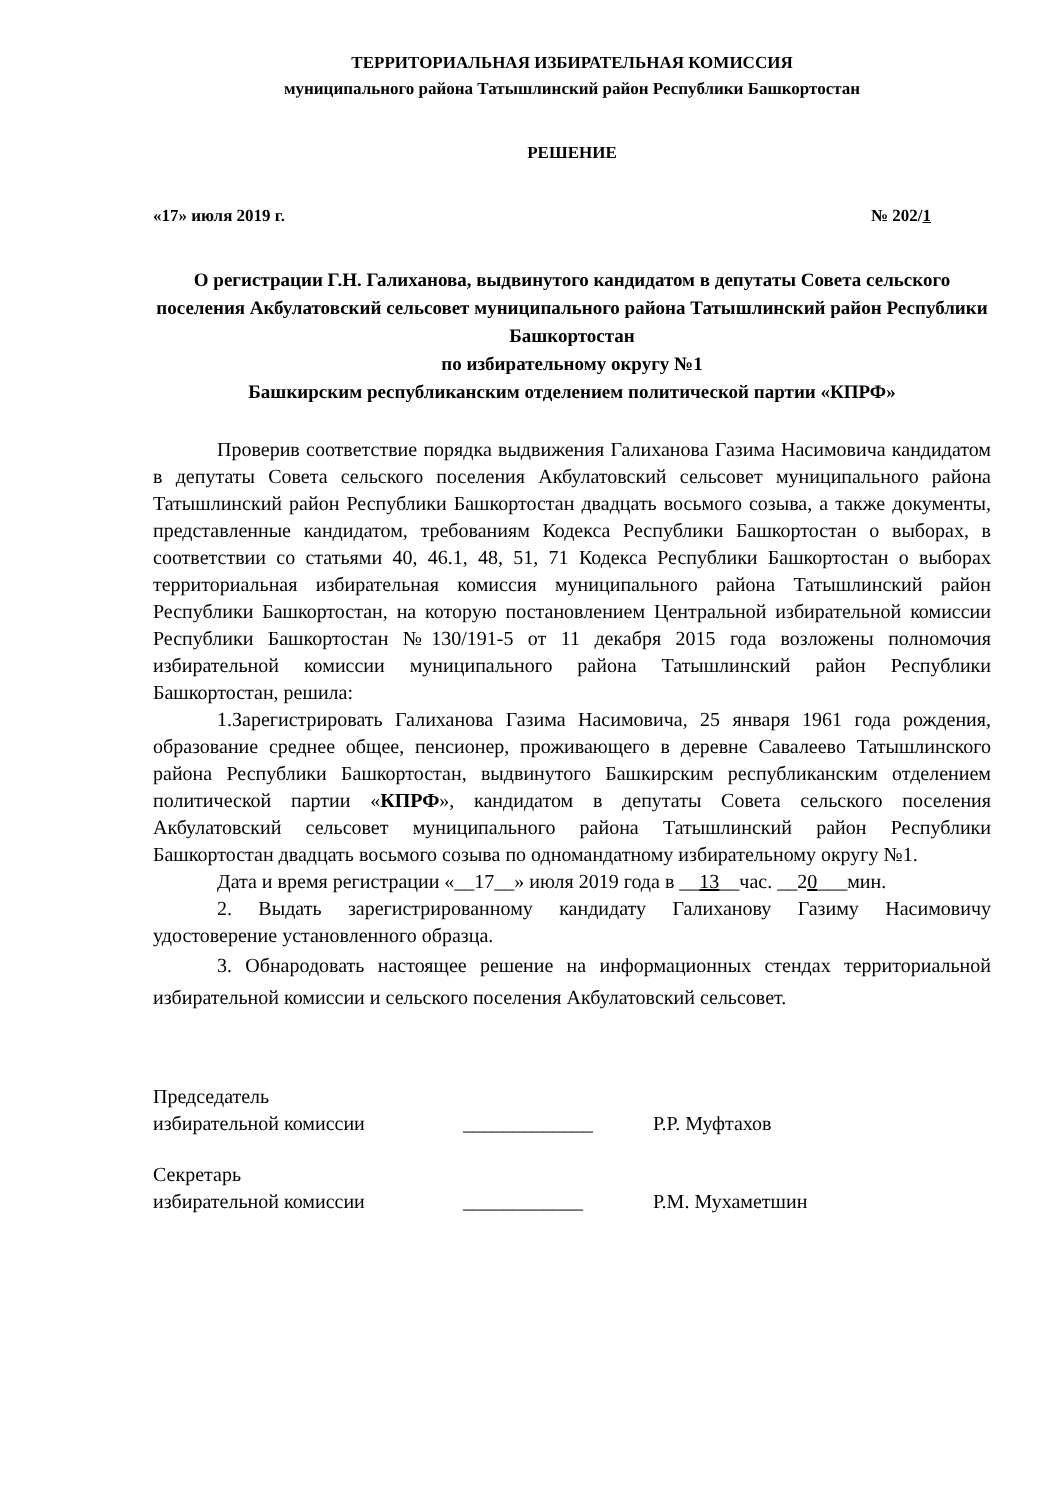ТЕРРИТОРИАЛЬНАЯ ИЗБИРАТЕЛЬНАЯ КОМИССИЯ
муниципального района Татышлинский район Республики Башкортостан
РЕШЕНИЕ
«17» июля 2019 г. № 202/1
О регистрации Г.Н. Галиханова, выдвинутого кандидатом в депутаты Совета сельского поселения Акбулатовский сельсовет муниципального района Татышлинский район Республики Башкортостан
по избирательному округу №1
Башкирским республиканским отделением политической партии «КПРФ»
Проверив соответствие порядка выдвижения Галиханова Газима Насимовича кандидатом в депутаты Совета сельского поселения Акбулатовский сельсовет муниципального района Татышлинский район Республики Башкортостан двадцать восьмого созыва, а также документы, представленные кандидатом, требованиям Кодекса Республики Башкортостан о выборах, в соответствии со статьями 40, 46.1, 48, 51, 71 Кодекса Республики Башкортостан о выборах территориальная избирательная комиссия муниципального района Татышлинский район Республики Башкортостан, на которую постановлением Центральной избирательной комиссии Республики Башкортостан №130/191-5 от 11 декабря 2015 года возложены полномочия избирательной комиссии муниципального района Татышлинский район Республики Башкортостан, решила:
1.Зарегистрировать Галиханова Газима Насимовича, 25 января 1961 года рождения, образование среднее общее, пенсионер, проживающего в деревне Савалеево Татышлинского района Республики Башкортостан, выдвинутого Башкирским республиканским отделением политической партии «КПРФ», кандидатом в депутаты Совета сельского поселения Акбулатовский сельсовет муниципального района Татышлинский район Республики Башкортостан двадцать восьмого созыва по одномандатному избирательному округу №1.
Дата и время регистрации «__17__» июля 2019 года в __13__час. __20___мин.
2. Выдать зарегистрированному кандидату Галиханову Газиму Насимовичу удостоверение установленного образца.
3. Обнародовать настоящее решение на информационных стендах территориальной избирательной комиссии и сельского поселения Акбулатовский сельсовет.
Председатель
избирательной комиссии _____________ Р.Р. Муфтахов
Секретарь
избирательной комиссии ____________ Р.М. Мухаметшин